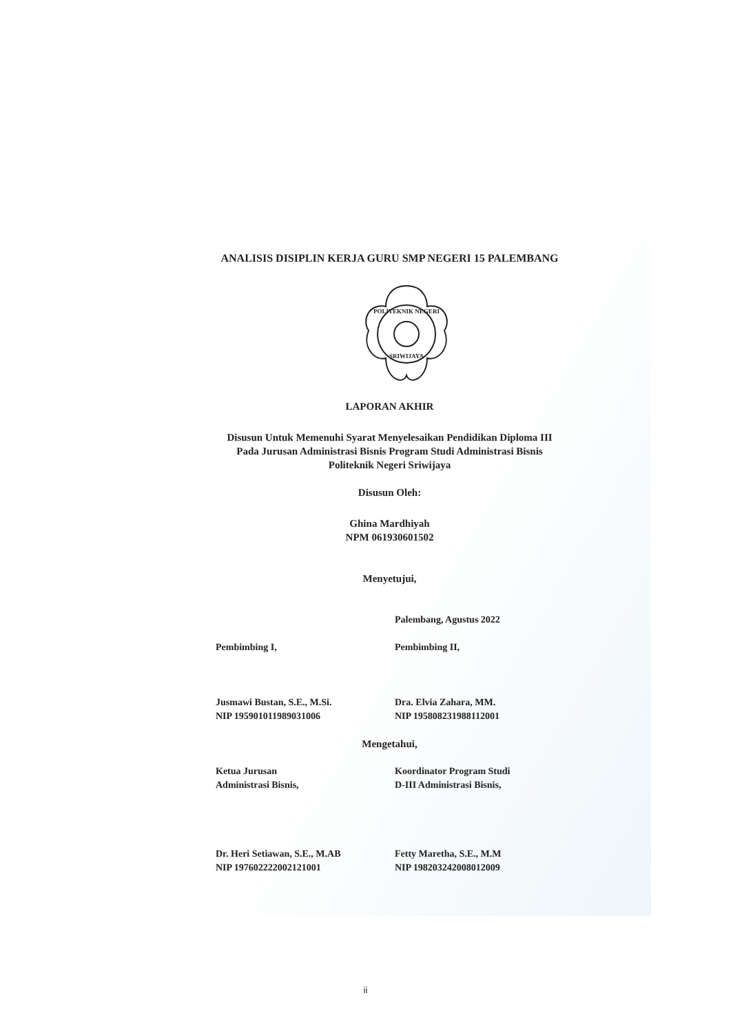ANALISIS DISIPLIN KERJA GURU SMP NEGERI 15 PALEMBANG
POLITEKNIK NEGERI
SRIWIJAYA
LAPORAN AKHIR
Disusun Untuk Memenuhi Syarat Menyelesaikan Pendidikan Diploma III
Pada Jurusan Administrasi Bisnis Program Studi Administrasi Bisnis
Politeknik Negeri Sriwijaya
Disusun Oleh:
Ghina Mardhiyah
NPM 061930601502
Menyetujui,
Palembang, Agustus 2022
Pembimbing I, Pembimbing II,
Jusmawi Bustan, S.E., M.Si.
NIP 195901011989031006
Dra. Elvia Zahara, MM.
NIP 195808231988112001
Mengetahui,
Ketua Jurusan
Administrasi Bisnis,
Koordinator Program Studi
D-III Administrasi Bisnis,
Dr. Heri Setiawan, S.E., M.AB
NIP 197602222002121001
Fetty Maretha, S.E., M.M
NIP 198203242008012009
ii